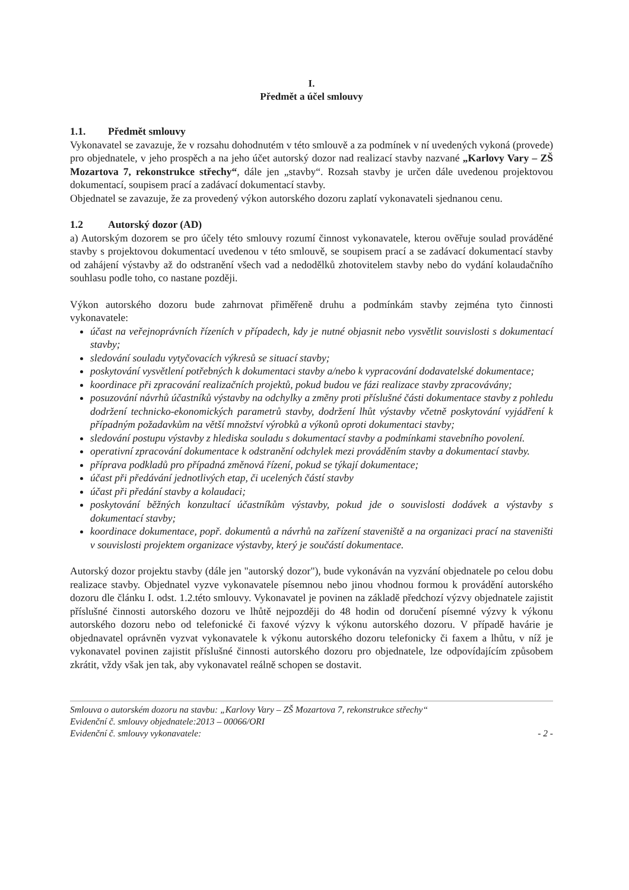I.
Předmět a účel smlouvy
1.1. Předmět smlouvy
Vykonavatel se zavazuje, že v rozsahu dohodnutém v této smlouvě a za podmínek v ní uvedených vykoná (provede) pro objednatele, v jeho prospěch a na jeho účet autorský dozor nad realizací stavby nazvané „Karlovy Vary – ZŠ Mozartova 7, rekonstrukce střechy“, dále jen „stavby“. Rozsah stavby je určen dále uvedenou projektovou dokumentací, soupisem prací a zadávací dokumentací stavby.
Objednatel se zavazuje, že za provedený výkon autorského dozoru zaplatí vykonavateli sjednanou cenu.
1.2 Autorský dozor (AD)
a) Autorským dozorem se pro účely této smlouvy rozumí činnost vykonavatele, kterou ověřuje soulad prováděné stavby s projektovou dokumentací uvedenou v této smlouvě, se soupisem prací a se zadávací dokumentací stavby od zahájení výstavby až do odstranění všech vad a nedodělků zhotovitelem stavby nebo do vydání kolaudačního souhlasu podle toho, co nastane později.
Výkon autorského dozoru bude zahrnovat přiměřeně druhu a podmínkám stavby zejména tyto činnosti vykonavatele:
účast na veřejnoprávních řízeních v případech, kdy je nutné objasnit nebo vysvětlit souvislosti s dokumentací stavby;
sledování souladu vytyčovacích výkresů se situací stavby;
poskytování vysvětlení potřebných k dokumentaci stavby a/nebo k vypracování dodavatelské dokumentace;
koordinace při zpracování realizačních projektů, pokud budou ve fázi realizace stavby zpracovávány;
posuzování návrhů účastníků výstavby na odchylky a změny proti příslušné části dokumentace stavby z pohledu dodržení technicko-ekonomických parametrů stavby, dodržení lhůt výstavby včetně poskytování vyjádření k případným požadavkům na větší množství výrobků a výkonů oproti dokumentaci stavby;
sledování postupu výstavby z hlediska souladu s dokumentací stavby a podmínkami stavebního povolení.
operativní zpracování dokumentace k odstranění odchylek mezi prováděním stavby a dokumentací stavby.
příprava podkladů pro případná změnová řízení, pokud se týkají dokumentace;
účast při předávání jednotlivých etap, či ucelených částí stavby
účast při předání stavby a kolaudaci;
poskytování běžných konzultací účastníkům výstavby, pokud jde o souvislosti dodávek a výstavby s dokumentací stavby;
koordinace dokumentace, popř. dokumentů a návrhů na zařízení staveniště a na organizaci prací na staveništi v souvislosti projektem organizace výstavby, který je součástí dokumentace.
Autorský dozor projektu stavby (dále jen "autorský dozor"), bude vykonáván na vyzvání objednatele po celou dobu realizace stavby. Objednatel vyzve vykonavatele písemnou nebo jinou vhodnou formou k provádění autorského dozoru dle článku I. odst. 1.2.této smlouvy. Vykonavatel je povinen na základě předchozí výzvy objednatele zajistit příslušné činnosti autorského dozoru ve lhůtě nejpozději do 48 hodin od doručení písemné výzvy k výkonu autorského dozoru nebo od telefonické či faxové výzvy k výkonu autorského dozoru. V případě havárie je objednavatel oprávněn vyzvat vykonavatele k výkonu autorského dozoru telefonicky či faxem a lhůtu, v níž je vykonavatel povinen zajistit příslušné činnosti autorského dozoru pro objednatele, lze odpovídajícím způsobem zkrátit, vždy však jen tak, aby vykonavatel reálně schopen se dostavit.
Smlouva o autorském dozoru na stavbu: „Karlovy Vary – ZŠ Mozartova 7, rekonstrukce střechy“
Evidenční č. smlouvy objednatele:2013 – 00066/ORI
Evidenční č. smlouvy vykonavatele: - 2 -